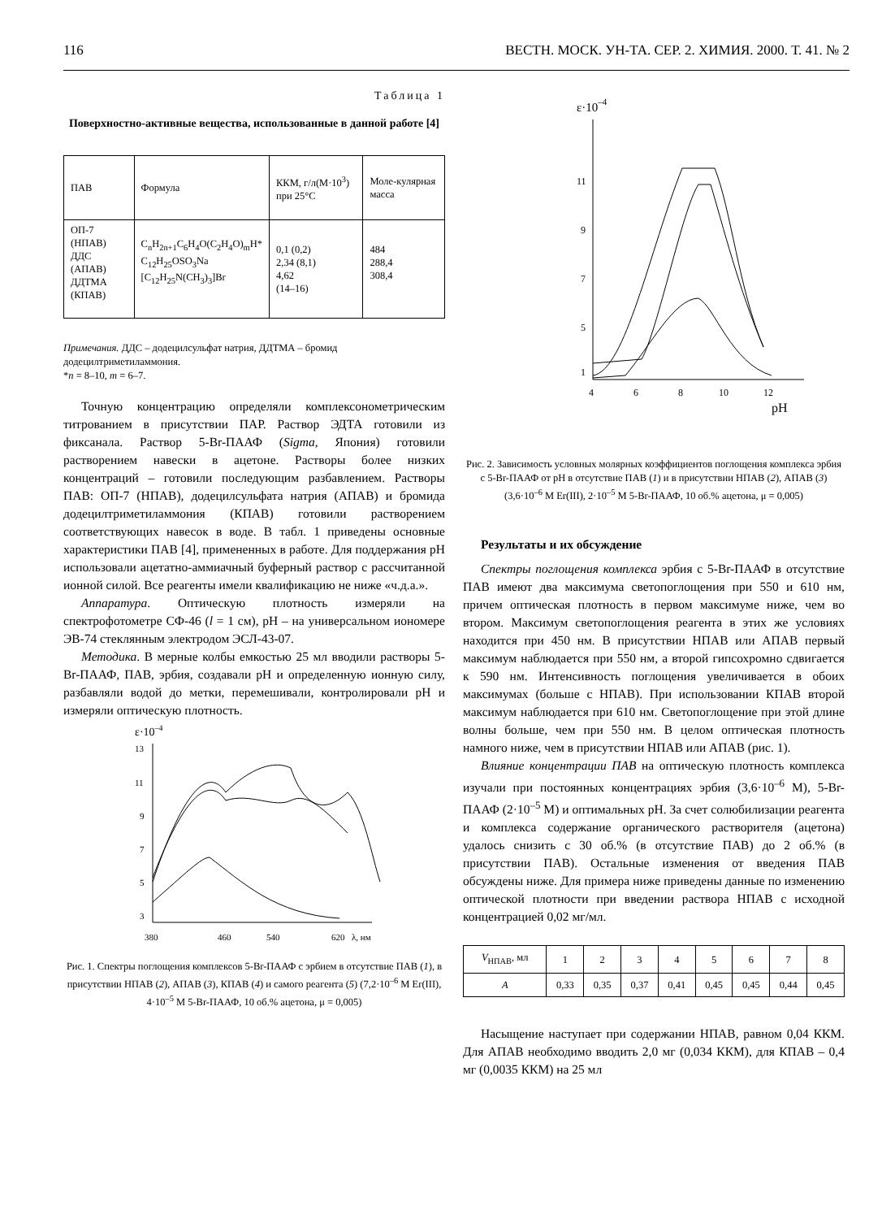116 ВЕСТН. МОСК. УН-ТА. СЕР. 2. ХИМИЯ. 2000. Т. 41. № 2
Таблица 1
Поверхностно-активные вещества, использованные в данной работе [4]
| ПАВ | Формула | ККМ, г/л(М·10<sup>3</sup>) при 25°С | Моле-кулярная масса |
| --- | --- | --- | --- |
| ОП-7 (НПАВ) ДДС (АПАВ) ДДТМА (КПАВ) | C<sub>n</sub>H<sub>2n+1</sub>C<sub>6</sub>H<sub>4</sub>O(C<sub>2</sub>H<sub>4</sub>O)<sub>m</sub>H* C<sub>12</sub>H<sub>25</sub>OSO<sub>3</sub>Na [C<sub>12</sub>H<sub>25</sub>N(CH<sub>3</sub>)<sub>3</sub>]Br | 0,1 (0,2) 2,34 (8,1) 4,62 (14–16) | 484 288,4 308,4 |
Примечания. ДДС – додецилсульфат натрия, ДДТМА – бромид додецилтриметиламмония.
*n = 8–10, m = 6–7.
Точную концентрацию определяли комплексонометрическим титрованием в присутствии ПАР. Раствор ЭДТА готовили из фиксанала. Раствор 5-Br-ПААФ (Sigma, Япония) готовили растворением навески в ацетоне. Растворы более низких концентраций – готовили последующим разбавлением. Растворы ПАВ: ОП-7 (НПАВ), додецилсульфата натрия (АПАВ) и бромида додецилтриметиламмония (КПАВ) готовили растворением соответствующих навесок в воде. В табл. 1 приведены основные характеристики ПАВ [4], примененных в работе. Для поддержания pH использовали ацетатно-аммиачный буферный раствор с рассчитанной ионной силой. Все реагенты имели квалификацию не ниже «ч.д.а.».
Аппаратура. Оптическую плотность измеряли на спектрофотометре СФ-46 (l = 1 см), pH – на универсальном иономере ЭВ-74 стеклянным электродом ЭСЛ-43-07.
Методика. В мерные колбы емкостью 25 мл вводили растворы 5-Br-ПААФ, ПАВ, эрбия, создавали pH и определенную ионную силу, разбавляли водой до метки, перемешивали, контролировали pH и измеряли оптическую плотность.
ε·10–4
13
11
9
7
5
3
380
460
540
620
λ, нм
Рис. 1. Спектры поглощения комплексов 5-Br-ПААФ с эрбием в отсутствие ПАВ (1), в присутствии НПАВ (2), АПАВ (3), КПАВ (4) и самого реагента (5) (7,2·10<sup>–6</sup> М Er(III), 4·10<sup>–5</sup> М 5-Br-ПААФ, 10 об.% ацетона, μ = 0,005)
ε·10–4
11
9
7
5
1
4
6
8
10
12
pH
Рис. 2. Зависимость условных молярных коэффициентов поглощения комплекса эрбия с 5-Br-ПААФ от pH в отсутствие ПАВ (1) и в присутствии НПАВ (2), АПАВ (3) (3,6·10<sup>–6</sup> М Er(III), 2·10<sup>–5</sup> М 5-Br-ПААФ, 10 об.% ацетона, μ = 0,005)
Результаты и их обсуждение
Спектры поглощения комплекса эрбия с 5-Br-ПААФ в отсутствие ПАВ имеют два максимума светопоглощения при 550 и 610 нм, причем оптическая плотность в первом максимуме ниже, чем во втором. Максимум светопоглощения реагента в этих же условиях находится при 450 нм. В присутствии НПАВ или АПАВ первый максимум наблюдается при 550 нм, а второй гипсохромно сдвигается к 590 нм. Интенсивность поглощения увеличивается в обоих максимумах (больше с НПАВ). При использовании КПАВ второй максимум наблюдается при 610 нм. Светопоглощение при этой длине волны больше, чем при 550 нм. В целом оптическая плотность намного ниже, чем в присутствии НПАВ или АПАВ (рис. 1).
Влияние концентрации ПАВ на оптическую плотность комплекса изучали при постоянных концентрациях эрбия (3,6·10<sup>–6</sup> М), 5-Br-ПААФ (2·10<sup>–5</sup> М) и оптимальных pH. За счет солюбилизации реагента и комплекса содержание органического растворителя (ацетона) удалось снизить с 30 об.% (в отсутствие ПАВ) до 2 об.% (в присутствии ПАВ). Остальные изменения от введения ПАВ обсуждены ниже. Для примера ниже приведены данные по изменению оптической плотности при введении раствора НПАВ с исходной концентрацией 0,02 мг/мл.
| V<sub>НПАВ</sub>, мл | 1 | 2 | 3 | 4 | 5 | 6 | 7 | 8 |
| A | 0,33 | 0,35 | 0,37 | 0,41 | 0,45 | 0,45 | 0,44 | 0,45 |
Насыщение наступает при содержании НПАВ, равном 0,04 ККМ. Для АПАВ необходимо вводить 2,0 мг (0,034 ККМ), для КПАВ – 0,4 мг (0,0035 ККМ) на 25 мл